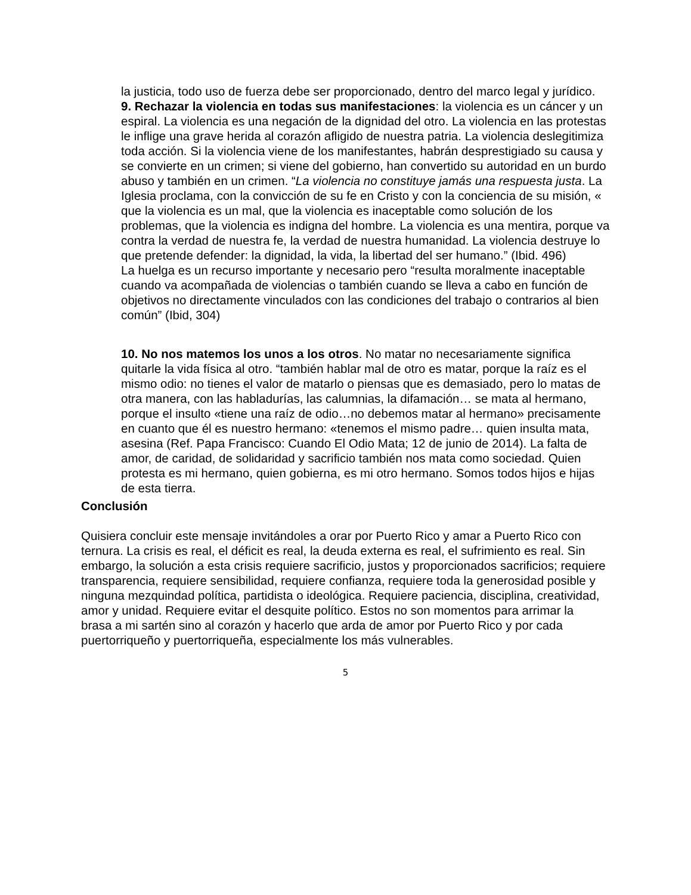la justicia, todo uso de fuerza debe ser proporcionado, dentro del marco legal y jurídico.
9. Rechazar la violencia en todas sus manifestaciones: la violencia es un cáncer y un espiral. La violencia es una negación de la dignidad del otro. La violencia en las protestas le inflige una grave herida al corazón afligido de nuestra patria. La violencia deslegitimiza toda acción. Si la violencia viene de los manifestantes, habrán desprestigiado su causa y se convierte en un crimen; si viene del gobierno, han convertido su autoridad en un burdo abuso y también en un crimen. “La violencia no constituye jamás una respuesta justa. La Iglesia proclama, con la convicción de su fe en Cristo y con la conciencia de su misión, « que la violencia es un mal, que la violencia es inaceptable como solución de los problemas, que la violencia es indigna del hombre. La violencia es una mentira, porque va contra la verdad de nuestra fe, la verdad de nuestra humanidad. La violencia destruye lo que pretende defender: la dignidad, la vida, la libertad del ser humano.” (Ibid. 496)
La huelga es un recurso importante y necesario pero “resulta moralmente inaceptable cuando va acompañada de violencias o también cuando se lleva a cabo en función de objetivos no directamente vinculados con las condiciones del trabajo o contrarios al bien común” (Ibid, 304)
10. No nos matemos los unos a los otros. No matar no necesariamente significa quitarle la vida física al otro. “también hablar mal de otro es matar, porque la raíz es el mismo odio: no tienes el valor de matarlo o piensas que es demasiado, pero lo matas de otra manera, con las habladurías, las calumnias, la difamación… se mata al hermano, porque el insulto «tiene una raíz de odio…no debemos matar al hermano» precisamente en cuanto que él es nuestro hermano: «tenemos el mismo padre… quien insulta mata, asesina (Ref. Papa Francisco: Cuando El Odio Mata; 12 de junio de 2014). La falta de amor, de caridad, de solidaridad y sacrificio también nos mata como sociedad. Quien protesta es mi hermano, quien gobierna, es mi otro hermano. Somos todos hijos e hijas de esta tierra.
Conclusión
Quisiera concluir este mensaje invitándoles a orar por Puerto Rico y amar a Puerto Rico con ternura. La crisis es real, el déficit es real, la deuda externa es real, el sufrimiento es real. Sin embargo, la solución a esta crisis requiere sacrificio, justos y proporcionados sacrificios; requiere transparencia, requiere sensibilidad, requiere confianza, requiere toda la generosidad posible y ninguna mezquindad política, partidista o ideológica. Requiere paciencia, disciplina, creatividad, amor y unidad. Requiere evitar el desquite político. Estos no son momentos para arrimar la brasa a mi sartén sino al corazón y hacerlo que arda de amor por Puerto Rico y por cada puertorriqueño y puertorriqueña, especialmente los más vulnerables.
5